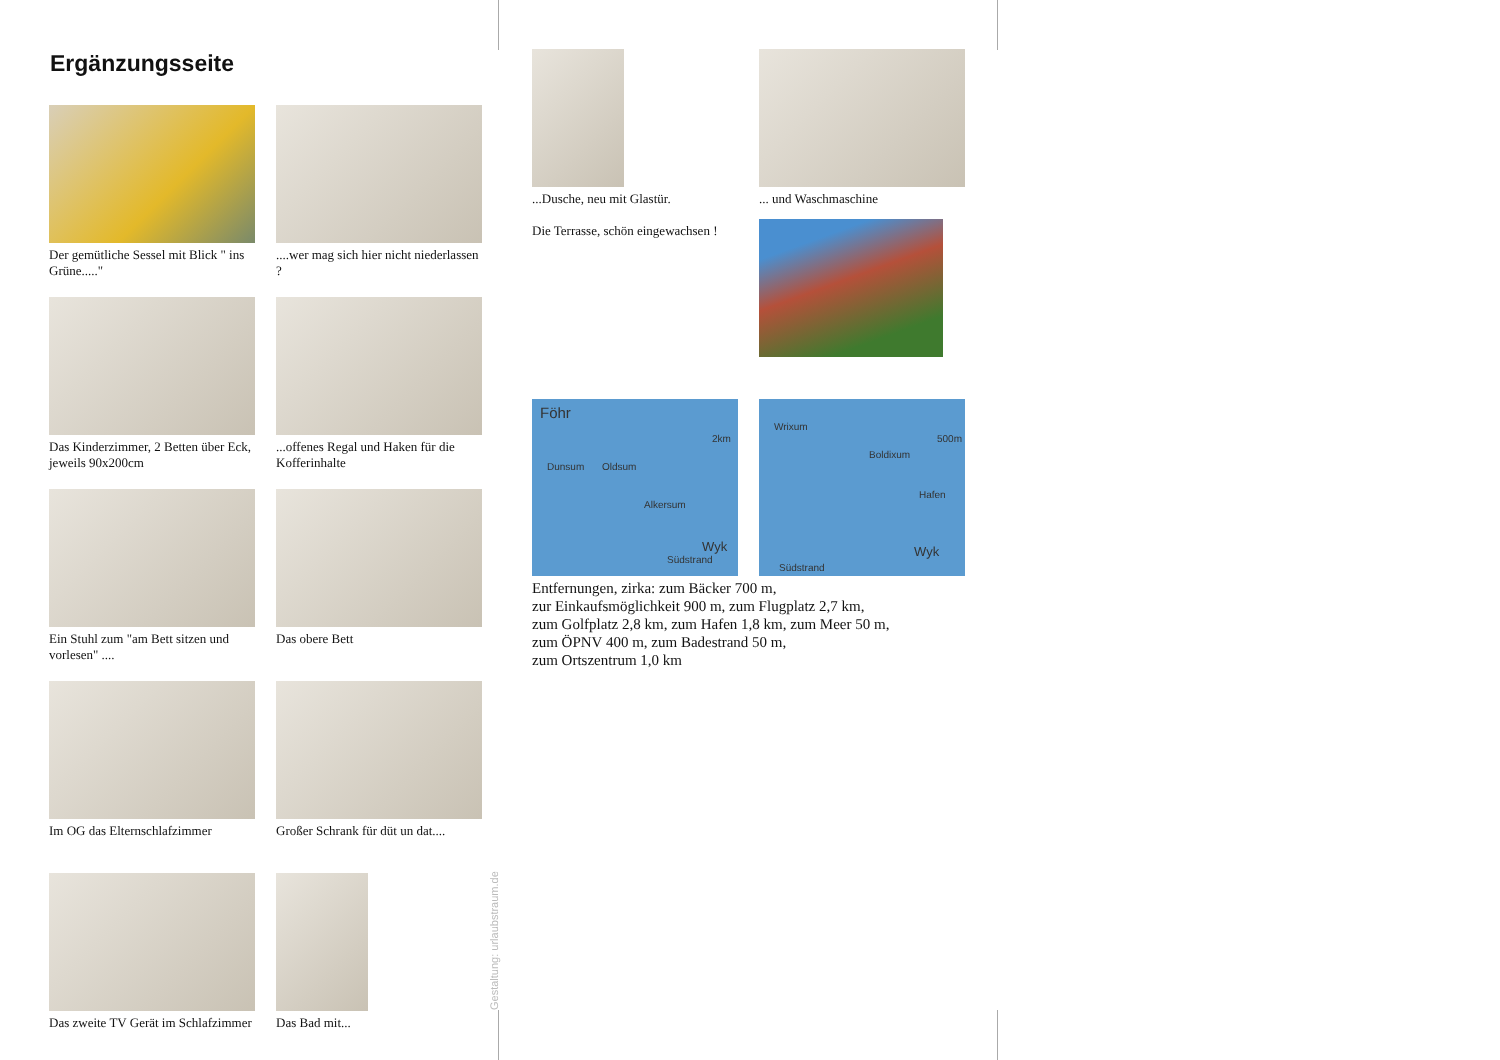Ergänzungsseite
Der gemütliche Sessel mit Blick " ins Grüne....."
....wer mag sich hier nicht niederlassen ?
Das Kinderzimmer, 2 Betten über Eck, jeweils 90x200cm
...offenes Regal und Haken für die Kofferinhalte
Ein Stuhl zum "am Bett sitzen und vorlesen" ....
Das obere Bett
Im OG das Elternschlafzimmer
Großer Schrank für düt un dat....
Das zweite TV Gerät im Schlafzimmer
Das Bad mit...
Gestaltung: urlaubstraum.de
...Dusche, neu mit Glastür.
Die Terrasse, schön eingewachsen !
... und Waschmaschine
Föhr
2km
Dunsum Oldsum
Alkersum
Wyk
Südstrand
Wrixum
500m
Boldixum
Hafen
Wyk
Südstrand
Entfernungen, zirka: zum Bäcker 700 m,
zur Einkaufsmöglichkeit 900 m, zum Flugplatz 2,7 km,
zum Golfplatz 2,8 km, zum Hafen 1,8 km, zum Meer 50 m,
zum ÖPNV 400 m, zum Badestrand 50 m,
zum Ortszentrum 1,0 km